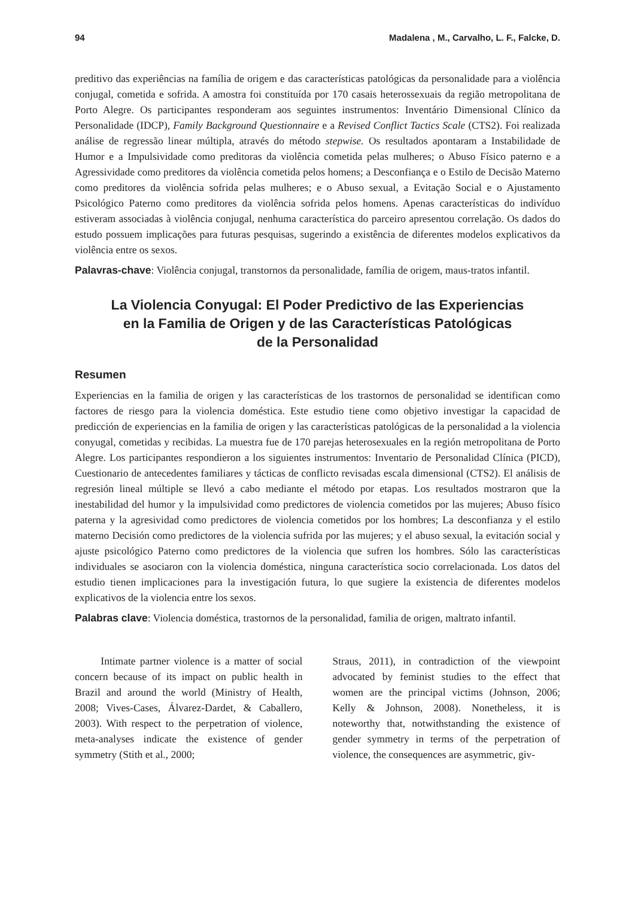94 Madalena , M., Carvalho, L. F., Falcke, D.
preditivo das experiências na família de origem e das características patológicas da personalidade para a violência conjugal, cometida e sofrida. A amostra foi constituída por 170 casais heterossexuais da região metropolitana de Porto Alegre. Os participantes responderam aos seguintes instrumentos: Inventário Dimensional Clínico da Personalidade (IDCP), Family Background Questionnaire e a Revised Conflict Tactics Scale (CTS2). Foi realizada análise de regressão linear múltipla, através do método stepwise. Os resultados apontaram a Instabilidade de Humor e a Impulsividade como preditoras da violência cometida pelas mulheres; o Abuso Físico paterno e a Agressividade como preditores da violência cometida pelos homens; a Desconfiança e o Estilo de Decisão Materno como preditores da violência sofrida pelas mulheres; e o Abuso sexual, a Evitação Social e o Ajustamento Psicológico Paterno como preditores da violência sofrida pelos homens. Apenas características do indivíduo estiveram associadas à violência conjugal, nenhuma característica do parceiro apresentou correlação. Os dados do estudo possuem implicações para futuras pesquisas, sugerindo a existência de diferentes modelos explicativos da violência entre os sexos.
Palavras-chave: Violência conjugal, transtornos da personalidade, família de origem, maus-tratos infantil.
La Violencia Conyugal: El Poder Predictivo de las Experiencias
en la Familia de Origen y de las Características Patológicas
de la Personalidad
Resumen
Experiencias en la familia de origen y las características de los trastornos de personalidad se identifican como factores de riesgo para la violencia doméstica. Este estudio tiene como objetivo investigar la capacidad de predicción de experiencias en la familia de origen y las características patológicas de la personalidad a la violencia conyugal, cometidas y recibidas. La muestra fue de 170 parejas heterosexuales en la región metropolitana de Porto Alegre. Los participantes respondieron a los siguientes instrumentos: Inventario de Personalidad Clínica (PICD), Cuestionario de antecedentes familiares y tácticas de conflicto revisadas escala dimensional (CTS2). El análisis de regresión lineal múltiple se llevó a cabo mediante el método por etapas. Los resultados mostraron que la inestabilidad del humor y la impulsividad como predictores de violencia cometidos por las mujeres; Abuso físico paterna y la agresividad como predictores de violencia cometidos por los hombres; La desconfianza y el estilo materno Decisión como predictores de la violencia sufrida por las mujeres; y el abuso sexual, la evitación social y ajuste psicológico Paterno como predictores de la violencia que sufren los hombres. Sólo las características individuales se asociaron con la violencia doméstica, ninguna característica socio correlacionada. Los datos del estudio tienen implicaciones para la investigación futura, lo que sugiere la existencia de diferentes modelos explicativos de la violencia entre los sexos.
Palabras clave: Violencia doméstica, trastornos de la personalidad, familia de origen, maltrato infantil.
Intimate partner violence is a matter of social concern because of its impact on public health in Brazil and around the world (Ministry of Health, 2008; Vives-Cases, Álvarez-Dardet, & Caballero, 2003). With respect to the perpetration of violence, meta-analyses indicate the existence of gender symmetry (Stith et al., 2000;
Straus, 2011), in contradiction of the viewpoint advocated by feminist studies to the effect that women are the principal victims (Johnson, 2006; Kelly & Johnson, 2008). Nonetheless, it is noteworthy that, notwithstanding the existence of gender symmetry in terms of the perpetration of violence, the consequences are asymmetric, giv-